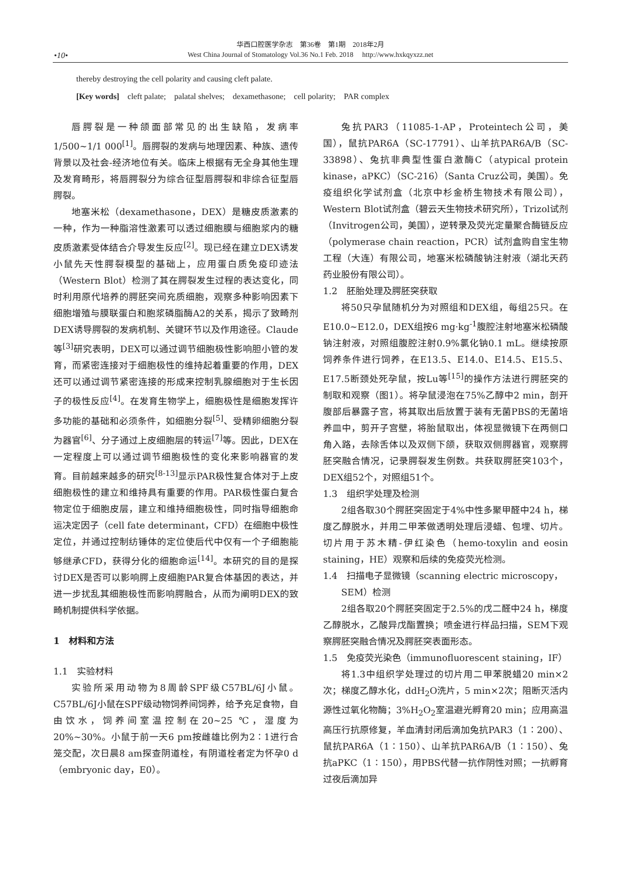华西口腔医学杂志　第36卷　第1期　2018年2月
West China Journal of Stomatology Vol.36 No.1 Feb. 2018　 http://www.hxkqyxzz.net
•10•
thereby destroying the cell polarity and causing cleft palate.
[Key words]　cleft palate;　palatal shelves;　dexamethasone;　cell polarity;　PAR complex
唇腭裂是一种颌面部常见的出生缺陷，发病率1/500~1/1 000<sup>[1]</sup>。唇腭裂的发病与地理因素、种族、遗传背景以及社会-经济地位有关。临床上根据有无全身其他生理及发育畸形，将唇腭裂分为综合征型唇腭裂和非综合征型唇腭裂。
地塞米松（dexamethasone，DEX）是糖皮质激素的一种，作为一种脂溶性激素可以透过细胞膜与细胞浆内的糖皮质激素受体结合介导发生反应<sup>[2]</sup>。现已经在建立DEX诱发小鼠先天性腭裂模型的基础上，应用蛋白质免疫印迹法（Western Blot）检测了其在腭裂发生过程的表达变化，同时利用原代培养的腭胚突间充质细胞，观察多种影响因素下细胞增殖与膜联蛋白和胞浆磷脂酶A2的关系，揭示了致畸剂DEX诱导腭裂的发病机制、关键环节以及作用途径。Claude等<sup>[3]</sup>研究表明，DEX可以通过调节细胞极性影响胆小管的发育，而紧密连接对于细胞极性的维持起着重要的作用，DEX还可以通过调节紧密连接的形成来控制乳腺细胞对于生长因子的极性反应<sup>[4]</sup>。在发育生物学上，细胞极性是细胞发挥许多功能的基础和必须条件，如细胞分裂<sup>[5]</sup>、受精卵细胞分裂为器官<sup>[6]</sup>、分子通过上皮细胞层的转运<sup>[7]</sup>等。因此，DEX在一定程度上可以通过调节细胞极性的变化来影响器官的发育。目前越来越多的研究<sup>[8-13]</sup>显示PAR极性复合体对于上皮细胞极性的建立和维持具有重要的作用。PAR极性蛋白复合物定位于细胞皮层，建立和维持细胞极性，同时指导细胞命运决定因子（cell fate determinant，CFD）在细胞中极性定位，并通过控制纺锤体的定位使后代中仅有一个子细胞能够继承CFD，获得分化的细胞命运<sup>[14]</sup>。本研究的目的是探讨DEX是否可以影响腭上皮细胞PAR复合体基因的表达，并进一步扰乱其细胞极性而影响腭融合，从而为阐明DEX的致畸机制提供科学依据。
1　材料和方法
1.1　实验材料
实验所采用动物为8周龄SPF级C57BL/6J小鼠。C57BL/6J小鼠在SPF级动物饲养间饲养，给予充足食物，自由饮水，饲养间室温控制在20~25 ℃，湿度为20%~30%。小鼠于前一天6 pm按雌雄比例为2∶1进行合笼交配，次日晨8 am探查阴道栓，有阴道栓者定为怀孕0 d（embryonic day，E0）。
兔抗PAR3（11085-1-AP，Proteintech公司，美国），鼠抗PAR6A（SC-17791）、山羊抗PAR6A/B（SC-33898）、兔抗非典型性蛋白激酶C（atypical protein kinase，aPKC）（SC-216）（Santa Cruz公司，美国）。免疫组织化学试剂盒（北京中杉金桥生物技术有限公司），Western Blot试剂盒（碧云天生物技术研究所），Trizol试剂（Invitrogen公司，美国），逆转录及荧光定量聚合酶链反应（polymerase chain reaction，PCR）试剂盒购自宝生物工程（大连）有限公司，地塞米松磷酸钠注射液（湖北天药药业股份有限公司）。
1.2　胚胎处理及腭胚突获取
将50只孕鼠随机分为对照组和DEX组，每组25只。在E10.0~E12.0，DEX组按6 mg·kg<sup>-1</sup>腹腔注射地塞米松磷酸钠注射液，对照组腹腔注射0.9%氯化钠0.1 mL。继续按原饲养条件进行饲养，在E13.5、E14.0、E14.5、E15.5、E17.5断颈处死孕鼠，按Lu等<sup>[15]</sup>的操作方法进行腭胚突的制取和观察（图1）。将孕鼠浸泡在75%乙醇中2 min，剖开腹部后暴露子宫，将其取出后放置于装有无菌PBS的无菌培养皿中，剪开子宫壁，将胎鼠取出，体视显微镜下在两侧口角入路，去除舌体以及双侧下颌，获取双侧腭器官，观察腭胚突融合情况，记录腭裂发生例数。共获取腭胚突103个，DEX组52个，对照组51个。
1.3　组织学处理及检测
2组各取30个腭胚突固定于4%中性多聚甲醛中24 h，梯度乙醇脱水，并用二甲苯做透明处理后浸蜡、包埋、切片。切片用于苏木精-伊红染色（hemo-toxylin and eosin staining，HE）观察和后续的免疫荧光检测。
1.4　扫描电子显微镜（scanning electric microscopy，
　　SEM）检测
2组各取20个腭胚突固定于2.5%的戊二醛中24 h，梯度乙醇脱水，乙酸异戊酯置换；喷金进行样品扫描，SEM下观察腭胚突融合情况及腭胚突表面形态。
1.5　免疫荧光染色（immunofluorescent staining，IF）
将1.3中组织学处理过的切片用二甲苯脱蜡20 min×2次；梯度乙醇水化，ddH<sub>2</sub>O洗片，5 min×2次；阻断灭活内源性过氧化物酶；3%H<sub>2</sub>O<sub>2</sub>室温避光孵育20 min；应用高温高压行抗原修复，羊血清封闭后滴加兔抗PAR3（1∶200）、鼠抗PAR6A（1∶150）、山羊抗PAR6A/B（1∶150）、兔抗aPKC（1∶150），用PBS代替一抗作阴性对照；一抗孵育过夜后滴加异